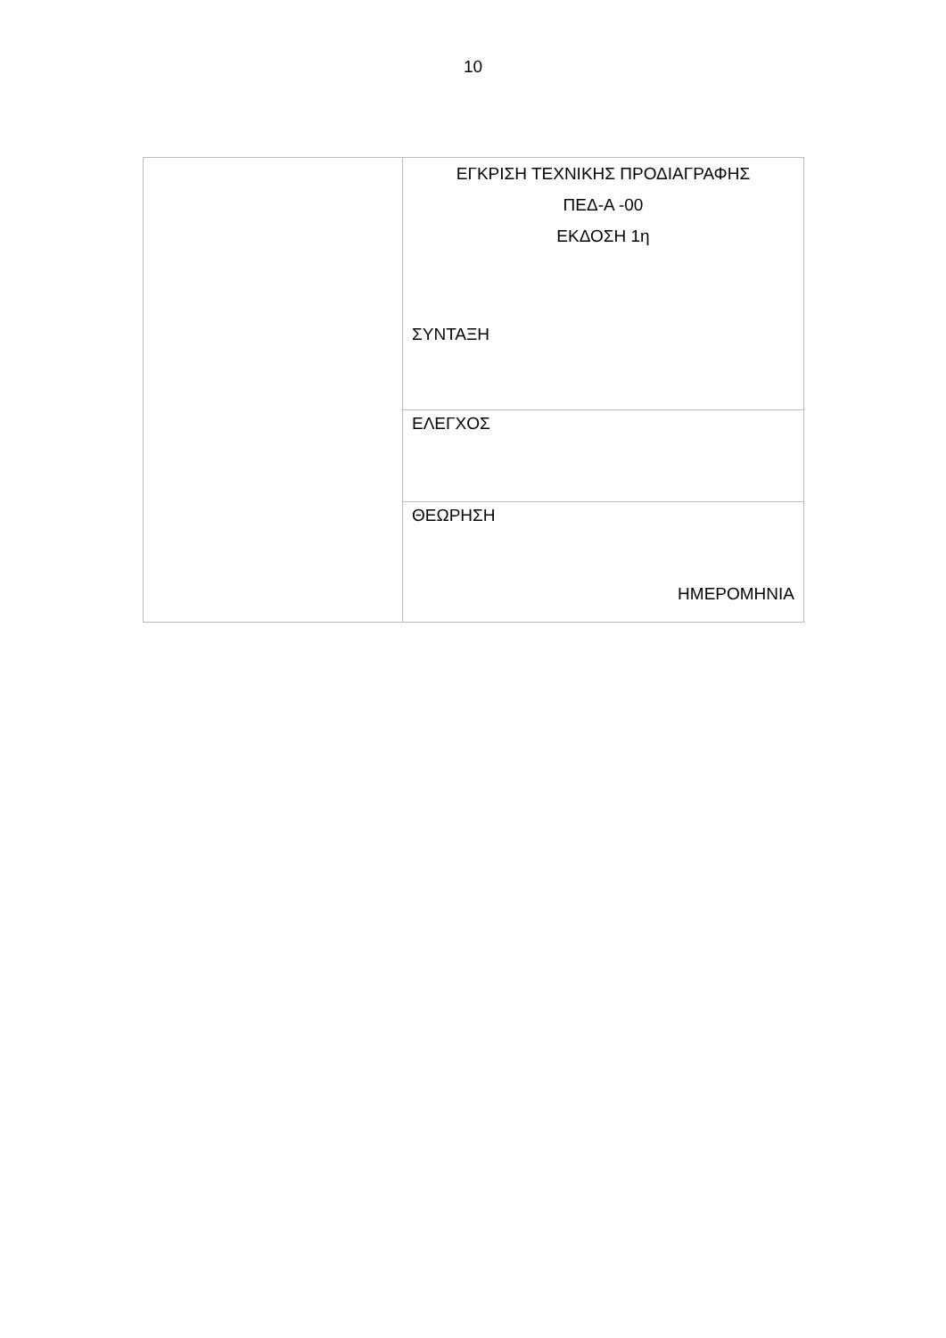10
| | ΕΓΚΡΙΣΗ ΤΕΧΝΙΚΗΣ ΠΡΟΔΙΑΓΡΑΦΗΣ ΠΕΔ-Α -00 ΕΚΔΟΣΗ 1η ΣΥΝΤΑΞΗ |
| | ΕΛΕΓΧΟΣ |
| | ΘΕΩΡΗΣΗ ΗΜΕΡΟΜΗΝΙΑ |